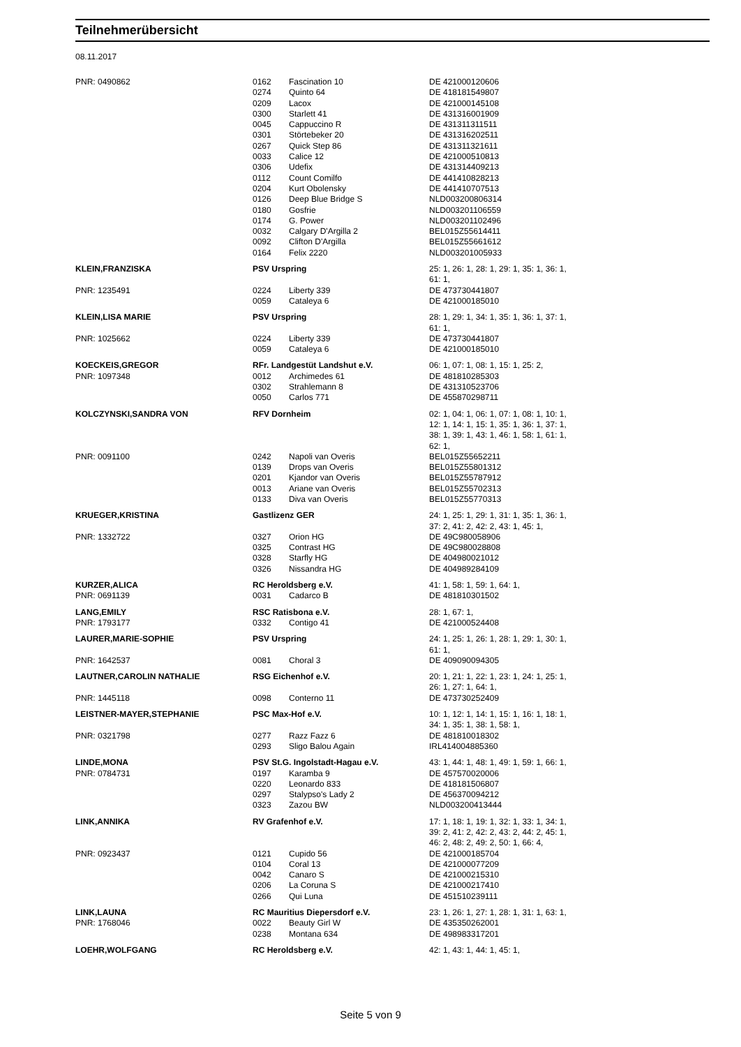Teilnehmerübersicht
08.11.2017
| PNR: 0490862 | 0162 | Fascination 10 | DE 421000120606 |
| | 0274 | Quinto 64 | DE 418181549807 |
| | 0209 | Lacox | DE 421000145108 |
| | 0300 | Starlett 41 | DE 431316001909 |
| | 0045 | Cappuccino R | DE 431311311511 |
| | 0301 | Störtebeker 20 | DE 431316202511 |
| | 0267 | Quick Step 86 | DE 431311321611 |
| | 0033 | Calice 12 | DE 421000510813 |
| | 0306 | Udefix | DE 431314409213 |
| | 0112 | Count Comilfo | DE 441410828213 |
| | 0204 | Kurt Obolensky | DE 441410707513 |
| | 0126 | Deep Blue Bridge S | NLD003200806314 |
| | 0180 | Gosfrie | NLD003201106559 |
| | 0174 | G. Power | NLD003201102496 |
| | 0032 | Calgary D'Argilla 2 | BEL015Z55614411 |
| | 0092 | Clifton D'Argilla | BEL015Z55661612 |
| | 0164 | Felix 2220 | NLD003201005933 |
| KLEIN,FRANZISKA | PSV Urspring | | 25: 1, 26: 1, 28: 1, 29: 1, 35: 1, 36: 1, 61: 1, |
| PNR: 1235491 | 0224 | Liberty 339 | DE 473730441807 |
| | 0059 | Cataleya 6 | DE 421000185010 |
| KLEIN,LISA MARIE | PSV Urspring | | 28: 1, 29: 1, 34: 1, 35: 1, 36: 1, 37: 1, 61: 1, |
| PNR: 1025662 | 0224 | Liberty 339 | DE 473730441807 |
| | 0059 | Cataleya 6 | DE 421000185010 |
| KOECKEIS,GREGOR | RFr. Landgestüt Landshut e.V. | | 06: 1, 07: 1, 08: 1, 15: 1, 25: 2, |
| PNR: 1097348 | 0012 | Archimedes 61 | DE 481810285303 |
| | 0302 | Strahlemann 8 | DE 431310523706 |
| | 0050 | Carlos 771 | DE 455870298711 |
| KOLCZYNSKI,SANDRA VON | RFV Dornheim | | 02: 1, 04: 1, 06: 1, 07: 1, 08: 1, 10: 1, 12: 1, 14: 1, 15: 1, 35: 1, 36: 1, 37: 1, 38: 1, 39: 1, 43: 1, 46: 1, 58: 1, 61: 1, 62: 1, |
| PNR: 0091100 | 0242 | Napoli van Overis | BEL015Z55652211 |
| | 0139 | Drops van Overis | BEL015Z55801312 |
| | 0201 | Kjandor van Overis | BEL015Z55787912 |
| | 0013 | Ariane van Overis | BEL015Z55702313 |
| | 0133 | Diva van Overis | BEL015Z55770313 |
| KRUEGER,KRISTINA | Gastlizenz GER | | 24: 1, 25: 1, 29: 1, 31: 1, 35: 1, 36: 1, 37: 2, 41: 2, 42: 2, 43: 1, 45: 1, |
| PNR: 1332722 | 0327 | Orion HG | DE 49C980058906 |
| | 0325 | Contrast HG | DE 49C980028808 |
| | 0328 | Starfly HG | DE 404980021012 |
| | 0326 | Nissandra HG | DE 404989284109 |
| KURZER,ALICA | RC Heroldsberg e.V. | | 41: 1, 58: 1, 59: 1, 64: 1, |
| PNR: 0691139 | 0031 | Cadarco B | DE 481810301502 |
| LANG,EMILY | RSC Ratisbona e.V. | | 28: 1, 67: 1, |
| PNR: 1793177 | 0332 | Contigo 41 | DE 421000524408 |
| LAURER,MARIE-SOPHIE | PSV Urspring | | 24: 1, 25: 1, 26: 1, 28: 1, 29: 1, 30: 1, 61: 1, |
| PNR: 1642537 | 0081 | Choral 3 | DE 409090094305 |
| LAUTNER,CAROLIN NATHALIE | RSG Eichenhof e.V. | | 20: 1, 21: 1, 22: 1, 23: 1, 24: 1, 25: 1, 26: 1, 27: 1, 64: 1, |
| PNR: 1445118 | 0098 | Conterno 11 | DE 473730252409 |
| LEISTNER-MAYER,STEPHANIE | PSC Max-Hof e.V. | | 10: 1, 12: 1, 14: 1, 15: 1, 16: 1, 18: 1, 34: 1, 35: 1, 38: 1, 58: 1, |
| PNR: 0321798 | 0277 | Razz Fazz 6 | DE 481810018302 |
| | 0293 | Sligo Balou Again | IRL414004885360 |
| LINDE,MONA | PSV St.G. Ingolstadt-Hagau e.V. | | 43: 1, 44: 1, 48: 1, 49: 1, 59: 1, 66: 1, |
| PNR: 0784731 | 0197 | Karamba 9 | DE 457570020006 |
| | 0220 | Leonardo 833 | DE 418181506807 |
| | 0297 | Stalypso's Lady 2 | DE 456370094212 |
| | 0323 | Zazou BW | NLD003200413444 |
| LINK,ANNIKA | RV Grafenhof e.V. | | 17: 1, 18: 1, 19: 1, 32: 1, 33: 1, 34: 1, 39: 2, 41: 2, 42: 2, 43: 2, 44: 2, 45: 1, 46: 2, 48: 2, 49: 2, 50: 1, 66: 4, |
| PNR: 0923437 | 0121 | Cupido 56 | DE 421000185704 |
| | 0104 | Coral 13 | DE 421000077209 |
| | 0042 | Canaro S | DE 421000215310 |
| | 0206 | La Coruna S | DE 421000217410 |
| | 0266 | Qui Luna | DE 451510239111 |
| LINK,LAUNA | RC Mauritius Diepersdorf e.V. | | 23: 1, 26: 1, 27: 1, 28: 1, 31: 1, 63: 1, |
| PNR: 1768046 | 0022 | Beauty Girl W | DE 435350262001 |
| | 0238 | Montana 634 | DE 498983317201 |
| LOEHR,WOLFGANG | RC Heroldsberg e.V. | | 42: 1, 43: 1, 44: 1, 45: 1, |
Seite 5 von 9